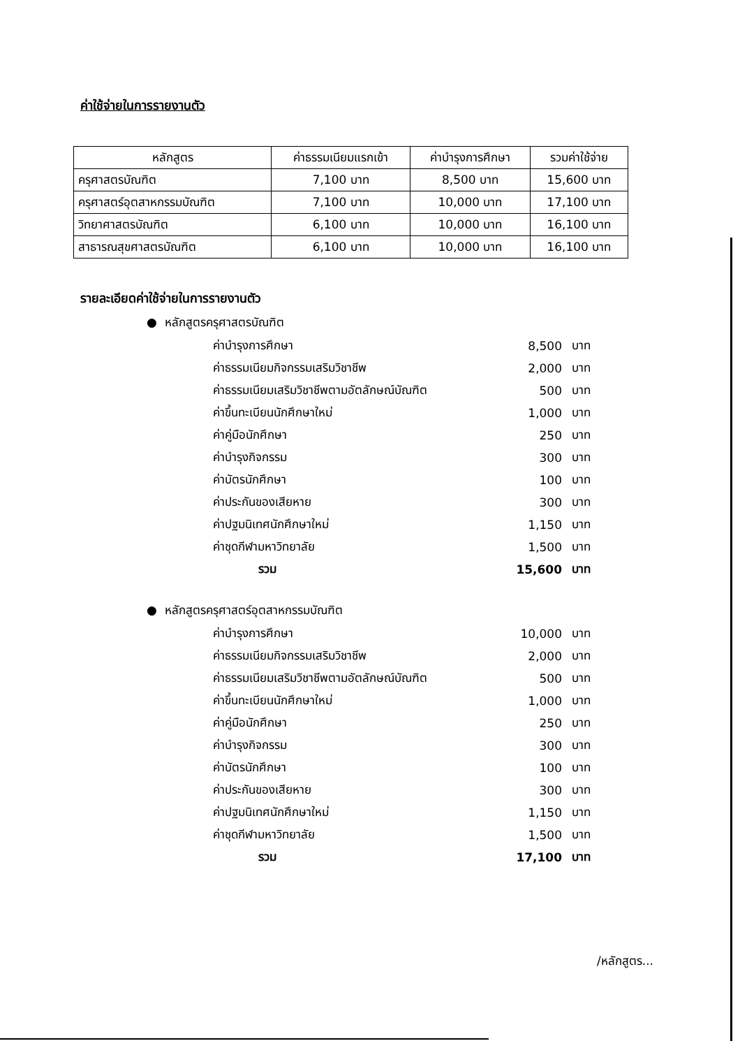ค่าใช้จ่ายในการรายงานตัว
| หลักสูตร | ค่าธรรมเนียมแรกเข้า | ค่าบำรุงการศึกษา | รวมค่าใช้จ่าย |
| --- | --- | --- | --- |
| ครุศาสตรบัณฑิต | 7,100 บาท | 8,500 บาท | 15,600 บาท |
| ครุศาสตร์อุตสาหกรรมบัณฑิต | 7,100 บาท | 10,000 บาท | 17,100 บาท |
| วิทยาศาสตรบัณฑิต | 6,100 บาท | 10,000 บาท | 16,100 บาท |
| สาธารณสุขศาสตรบัณฑิต | 6,100 บาท | 10,000 บาท | 16,100 บาท |
รายละเอียดค่าใช้จ่ายในการรายงานตัว
● หลักสูตรครุศาสตรบัณฑิต
| ค่าบำรุงการศึกษา | 8,500 | บาท |
| ค่าธรรมเนียมกิจกรรมเสริมวิชาชีพ | 2,000 | บาท |
| ค่าธรรมเนียมเสริมวิชาชีพตามอัตลักษณ์บัณฑิต | 500 | บาท |
| ค่าขึ้นทะเบียนนักศึกษาใหม่ | 1,000 | บาท |
| ค่าคู่มือนักศึกษา | 250 | บาท |
| ค่าบำรุงกิจกรรม | 300 | บาท |
| ค่าบัตรนักศึกษา | 100 | บาท |
| ค่าประกันของเสียหาย | 300 | บาท |
| ค่าปฐมนิเทศนักศึกษาใหม่ | 1,150 | บาท |
| ค่าชุดกีฬามหาวิทยาลัย | 1,500 | บาท |
| รวม | 15,600 | บาท |
● หลักสูตรครุศาสตร์อุตสาหกรรมบัณฑิต
| ค่าบำรุงการศึกษา | 10,000 | บาท |
| ค่าธรรมเนียมกิจกรรมเสริมวิชาชีพ | 2,000 | บาท |
| ค่าธรรมเนียมเสริมวิชาชีพตามอัตลักษณ์บัณฑิต | 500 | บาท |
| ค่าขึ้นทะเบียนนักศึกษาใหม่ | 1,000 | บาท |
| ค่าคู่มือนักศึกษา | 250 | บาท |
| ค่าบำรุงกิจกรรม | 300 | บาท |
| ค่าบัตรนักศึกษา | 100 | บาท |
| ค่าประกันของเสียหาย | 300 | บาท |
| ค่าปฐมนิเทศนักศึกษาใหม่ | 1,150 | บาท |
| ค่าชุดกีฬามหาวิทยาลัย | 1,500 | บาท |
| รวม | 17,100 | บาท |
/หลักสูตร...